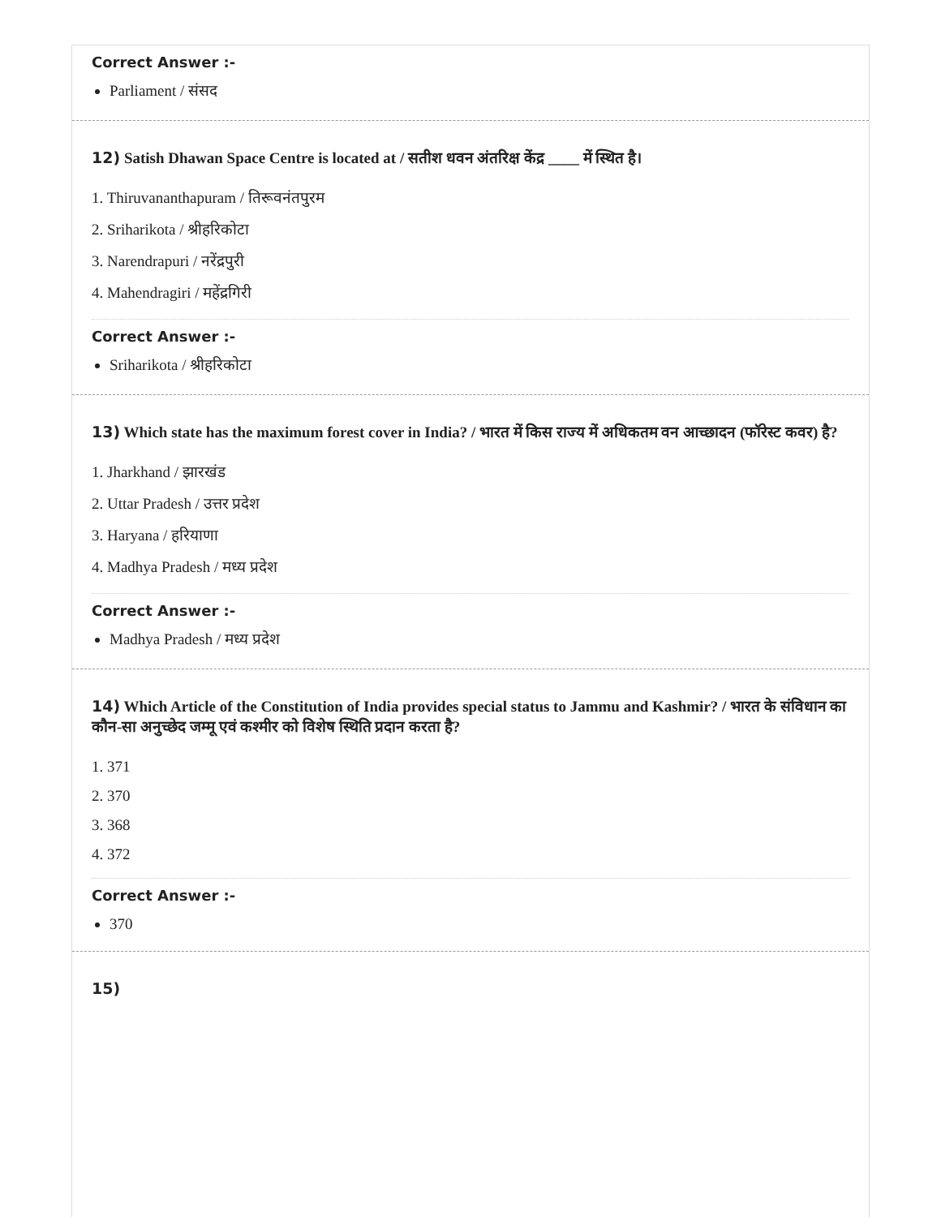Correct Answer :-
Parliament / संसद
12) Satish Dhawan Space Centre is located at / सतीश धवन अंतरिक्ष केंद्र ____ में स्थित है।
1. Thiruvananthapuram / तिरूवनंतपुरम
2. Sriharikota / श्रीहरिकोटा
3. Narendrapuri / नरेंद्रपुरी
4. Mahendragiri / महेंद्रगिरी
Correct Answer :-
Sriharikota / श्रीहरिकोटा
13) Which state has the maximum forest cover in India? / भारत में किस राज्य में अधिकतम वन आच्छादन (फॉरेस्ट कवर) है?
1. Jharkhand / झारखंड
2. Uttar Pradesh / उत्तर प्रदेश
3. Haryana / हरियाणा
4. Madhya Pradesh / मध्य प्रदेश
Correct Answer :-
Madhya Pradesh / मध्य प्रदेश
14) Which Article of the Constitution of India provides special status to Jammu and Kashmir? / भारत के संविधान का कौन-सा अनुच्छेद जम्मू एवं कश्मीर को विशेष स्थिति प्रदान करता है?
1. 371
2. 370
3. 368
4. 372
Correct Answer :-
370
15)